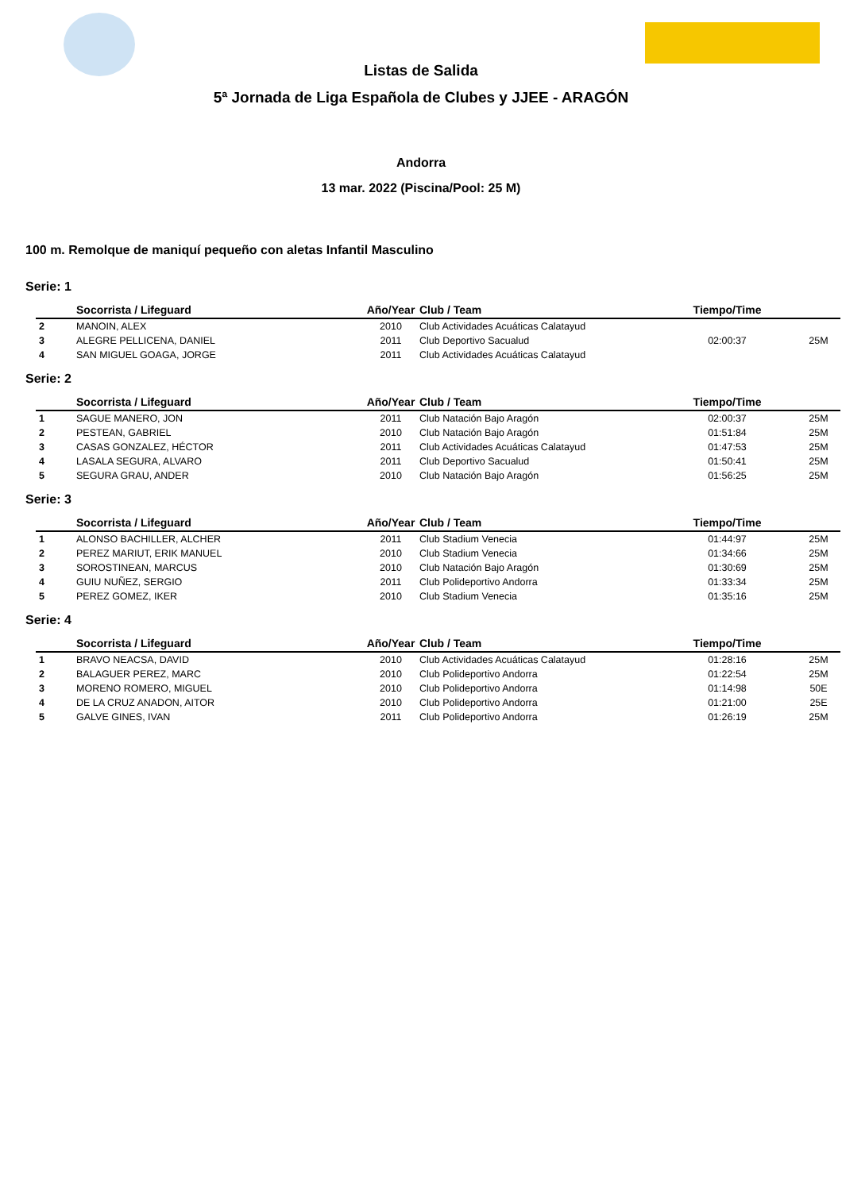Listas de Salida
5ª Jornada de Liga Española de Clubes y JJEE - ARAGÓN
Andorra
13 mar. 2022 (Piscina/Pool: 25 M)
100 m. Remolque de maniquí pequeño con aletas Infantil Masculino
Serie: 1
| | Socorrista / Lifeguard | Año/Year | Club / Team | Tiempo/Time | |
| --- | --- | --- | --- | --- | --- |
| 2 | MANOIN, ALEX | 2010 | Club Actividades Acuáticas Calatayud | | |
| 3 | ALEGRE PELLICENA, DANIEL | 2011 | Club Deportivo Sacualud | 02:00:37 | 25M |
| 4 | SAN MIGUEL GOAGA, JORGE | 2011 | Club Actividades Acuáticas Calatayud | | |
Serie: 2
| | Socorrista / Lifeguard | Año/Year | Club / Team | Tiempo/Time | |
| --- | --- | --- | --- | --- | --- |
| 1 | SAGUE MANERO, JON | 2011 | Club Natación Bajo Aragón | 02:00:37 | 25M |
| 2 | PESTEAN, GABRIEL | 2010 | Club Natación Bajo Aragón | 01:51:84 | 25M |
| 3 | CASAS GONZALEZ, HÉCTOR | 2011 | Club Actividades Acuáticas Calatayud | 01:47:53 | 25M |
| 4 | LASALA SEGURA, ALVARO | 2011 | Club Deportivo Sacualud | 01:50:41 | 25M |
| 5 | SEGURA GRAU, ANDER | 2010 | Club Natación Bajo Aragón | 01:56:25 | 25M |
Serie: 3
| | Socorrista / Lifeguard | Año/Year | Club / Team | Tiempo/Time | |
| --- | --- | --- | --- | --- | --- |
| 1 | ALONSO BACHILLER, ALCHER | 2011 | Club Stadium Venecia | 01:44:97 | 25M |
| 2 | PEREZ MARIUT, ERIK MANUEL | 2010 | Club Stadium Venecia | 01:34:66 | 25M |
| 3 | SOROSTINEAN, MARCUS | 2010 | Club Natación Bajo Aragón | 01:30:69 | 25M |
| 4 | GUIU NUÑEZ, SERGIO | 2011 | Club Polideportivo Andorra | 01:33:34 | 25M |
| 5 | PEREZ GOMEZ, IKER | 2010 | Club Stadium Venecia | 01:35:16 | 25M |
Serie: 4
| | Socorrista / Lifeguard | Año/Year | Club / Team | Tiempo/Time | |
| --- | --- | --- | --- | --- | --- |
| 1 | BRAVO NEACSA, DAVID | 2010 | Club Actividades Acuáticas Calatayud | 01:28:16 | 25M |
| 2 | BALAGUER PEREZ, MARC | 2010 | Club Polideportivo Andorra | 01:22:54 | 25M |
| 3 | MORENO ROMERO, MIGUEL | 2010 | Club Polideportivo Andorra | 01:14:98 | 50E |
| 4 | DE LA CRUZ ANADON, AITOR | 2010 | Club Polideportivo Andorra | 01:21:00 | 25E |
| 5 | GALVE GINES, IVAN | 2011 | Club Polideportivo Andorra | 01:26:19 | 25M |